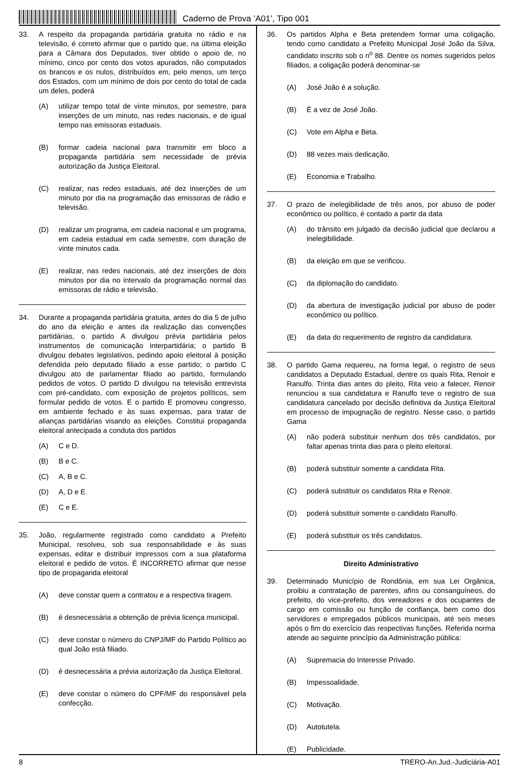Caderno de Prova ’A01’, Tipo 001
33. A respeito da propaganda partidária gratuita no rádio e na televisão, é correto afirmar que o partido que, na última eleição para a Câmara dos Deputados, tiver obtido o apoio de, no mínimo, cinco por cento dos votos apurados, não computados os brancos e os nulos, distribuídos em, pelo menos, um terço dos Estados, com um mínimo de dois por cento do total de cada um deles, poderá
(A) utilizar tempo total de vinte minutos, por semestre, para inserções de um minuto, nas redes nacionais, e de igual tempo nas emissoras estaduais.
(B) formar cadeia nacional para transmitir em bloco a propaganda partidária sem necessidade de prévia autorização da Justiça Eleitoral.
(C) realizar, nas redes estaduais, até dez inserções de um minuto por dia na programação das emissoras de rádio e televisão.
(D) realizar um programa, em cadeia nacional e um programa, em cadeia estadual em cada semestre, com duração de vinte minutos cada.
(E) realizar, nas redes nacionais, até dez inserções de dois minutos por dia no intervalo da programação normal das emissoras de rádio e televisão.
34. Durante a propaganda partidária gratuita, antes do dia 5 de julho do ano da eleição e antes da realização das convenções partidárias, o partido A divulgou prévia partidária pelos instrumentos de comunicação interpartidária; o partido B divulgou debates legislativos, pedindo apoio eleitoral à posição defendida pelo deputado filiado a esse partido; o partido C divulgou ato de parlamentar filiado ao partido, formulando pedidos de votos. O partido D divulgou na televisão entrevista com pré-candidato, com exposição de projetos políticos, sem formular pedido de votos. E o partido E promoveu congresso, em ambiente fechado e às suas expensas, para tratar de alianças partidárias visando as eleições. Constitui propaganda eleitoral antecipada a conduta dos partidos
(A) C e D.
(B) B e C.
(C) A, B e C.
(D) A, D e E.
(E) C e E.
35. João, regularmente registrado como candidato a Prefeito Municipal, resolveu, sob sua responsabilidade e às suas expensas, editar e distribuir impressos com a sua plataforma eleitoral e pedido de votos. É INCORRETO afirmar que nesse tipo de propaganda eleitoral
(A) deve constar quem a contratou e a respectiva tiragem.
(B) é desnecessária a obtenção de prévia licença municipal.
(C) deve constar o número do CNPJ/MF do Partido Político ao qual João está filiado.
(D) é desnecessária a prévia autorização da Justiça Eleitoral.
(E) deve constar o número do CPF/MF do responsável pela confecção.
36. Os partidos Alpha e Beta pretendem formar uma coligação, tendo como candidato a Prefeito Municipal José João da Silva, candidato inscrito sob o n<sup>o</sup> 88. Dentre os nomes sugeridos pelos filiados, a coligação poderá denominar-se
(A) José João é a solução.
(B) É a vez de José João.
(C) Vote em Alpha e Beta.
(D) 88 vezes mais dedicação.
(E) Economia e Trabalho.
37. O prazo de inelegibilidade de três anos, por abuso de poder econômico ou político, é contado a partir da data
(A) do trânsito em julgado da decisão judicial que declarou a inelegibilidade.
(B) da eleição em que se verificou.
(C) da diplomação do candidato.
(D) da abertura de investigação judicial por abuso de poder econômico ou político.
(E) da data do requerimento de registro da candidatura.
38. O partido Gama requereu, na forma legal, o registro de seus candidatos a Deputado Estadual, dentre os quais Rita, Renoir e Ranulfo. Trinta dias antes do pleito, Rita veio a falecer, Renoir renunciou a sua candidatura e Ranulfo teve o registro de sua candidatura cancelado por decisão definitiva da Justiça Eleitoral em processo de impugnação de registro. Nesse caso, o partido Gama
(A) não poderá substituir nenhum dos três candidatos, por faltar apenas trinta dias para o pleito eleitoral.
(B) poderá substituir somente a candidata Rita.
(C) poderá substituir os candidatos Rita e Renoir.
(D) poderá substituir somente o candidato Ranulfo.
(E) poderá substituir os três candidatos.
Direito Administrativo
39. Determinado Município de Rondônia, em sua Lei Orgânica, proibiu a contratação de parentes, afins ou consanguíneos, do prefeito, do vice-prefeito, dos vereadores e dos ocupantes de cargo em comissão ou função de confiança, bem como dos servidores e empregados públicos municipais, até seis meses após o fim do exercício das respectivas funções. Referida norma atende ao seguinte princípio da Administração pública:
(A) Supremacia do Interesse Privado.
(B) Impessoalidade.
(C) Motivação.
(D) Autotutela.
(E) Publicidade.
8 TRERO-An.Jud.-Judiciária-A01